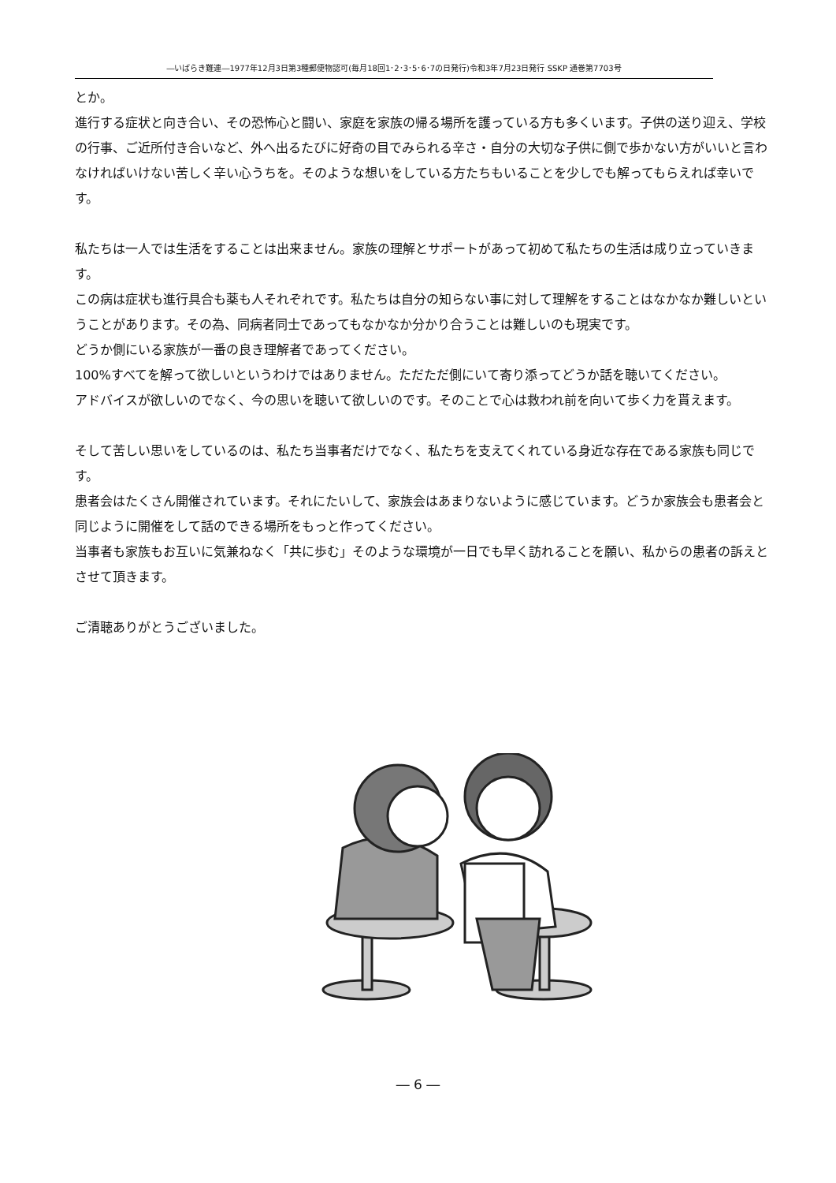―いばらき難連―1977年12月3日第3種郵便物認可(毎月18回1･2･3･5･6･7の日発行)令和3年7月23日発行 SSKP 通巻第7703号
とか。
進行する症状と向き合い、その恐怖心と闘い、家庭を家族の帰る場所を護っている方も多くいます。子供の送り迎え、学校の行事、ご近所付き合いなど、外へ出るたびに好奇の目でみられる辛さ・自分の大切な子供に側で歩かない方がいいと言わなければいけない苦しく辛い心うちを。そのような想いをしている方たちもいることを少しでも解ってもらえれば幸いです。
私たちは一人では生活をすることは出来ません。家族の理解とサポートがあって初めて私たちの生活は成り立っていきます。
この病は症状も進行具合も薬も人それぞれです。私たちは自分の知らない事に対して理解をすることはなかなか難しいということがあります。その為、同病者同士であってもなかなか分かり合うことは難しいのも現実です。
どうか側にいる家族が一番の良き理解者であってください。
100%すべてを解って欲しいというわけではありません。ただただ側にいて寄り添ってどうか話を聴いてください。
アドバイスが欲しいのでなく、今の思いを聴いて欲しいのです。そのことで心は救われ前を向いて歩く力を貰えます。
そして苦しい思いをしているのは、私たち当事者だけでなく、私たちを支えてくれている身近な存在である家族も同じです。
患者会はたくさん開催されています。それにたいして、家族会はあまりないように感じています。どうか家族会も患者会と同じように開催をして話のできる場所をもっと作ってください。
当事者も家族もお互いに気兼ねなく「共に歩む」そのような環境が一日でも早く訪れることを願い、私からの患者の訴えとさせて頂きます。
ご清聴ありがとうございました。
― 6 ―